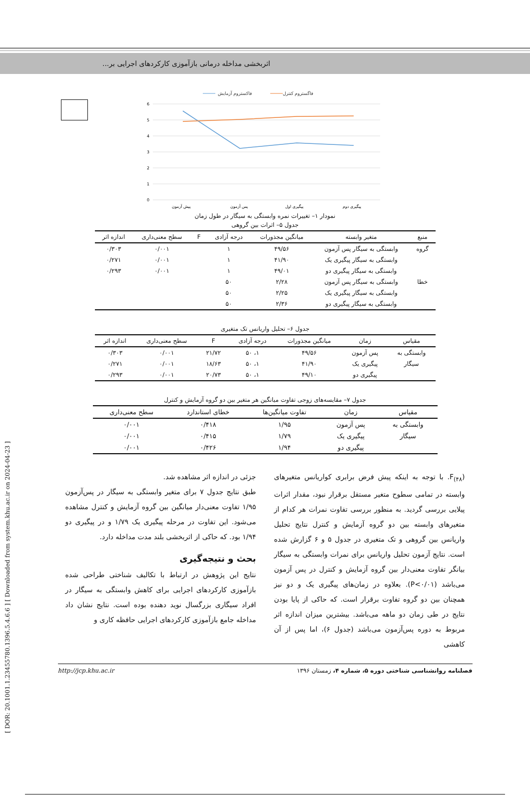اثربخشی مداخله درمانی بازآموزی کارکردهای اجرایی بر...
[ DOR: 20.1001.1.23455780.1396.5.4.6.6 ] [ Downloaded from system.khu.ac.ir on 2024-04-23 ]
فاکستروم آزمایش
فاگستروم کنترل
6
5
4
3
2
1
0
پیش آزمون
پس آزمون
پیگیری اول
پیگیری دوم
نمودار ۱– تغییرات نمره وابستگی به سیگار در طول زمان
جدول ۵– اثرات بین گروهی
| منبع | متغیر وابسته | میانگین مجذورات | درجه آزادی | F | سطح معنی‌داری | اندازه اثر |
| --- | --- | --- | --- | --- | --- | --- |
| گروه | وابستگی به سیگار پس آزمون | ۴۹/۵۶ | ۱ | | ۰/۰۰۱ | ۰/۳۰۳ |
| | وابستگی به سیگار پیگیری یک | ۴۱/۹۰ | ۱ | | ۰/۰۰۱ | ۰/۲۷۱ |
| | وابستگی به سیگار پیگیری دو | ۴۹/۰۱ | ۱ | | ۰/۰۰۱ | ۰/۲۹۳ |
| خطا | وابستگی به سیگار پس آزمون | ۲/۲۸ | ۵۰ | | | |
| | وابستگی به سیگار پیگیری یک | ۲/۲۵ | ۵۰ | | | |
| | وابستگی به سیگار پیگیری دو | ۲/۳۶ | ۵۰ | | | |
جدول ۶– تحلیل واریانس تک متغیری
| مقیاس | زمان | میانگین مجذورات | درجه آزادی | F | سطح معنی‌داری | اندازه اثر |
| --- | --- | --- | --- | --- | --- | --- |
| وابستگی به | پس آزمون | ۴۹/۵۶ | ۱، ۵۰ | ۲۱/۷۲ | ۰/۰۰۱ | ۰/۳۰۳ |
| سیگار | پیگیری یک | ۴۱/۹۰ | ۱، ۵۰ | ۱۸/۶۳ | ۰/۰۰۱ | ۰/۲۷۱ |
| | پیگیری دو | ۴۹/۱۰ | ۱، ۵۰ | ۲۰/۷۳ | ۰/۰۰۱ | ۰/۲۹۳ |
جدول ۷– مقایسه‌های زوجی تفاوت میانگین هر متغیر بین دو گروه آزمایش و کنترل
| مقیاس | زمان | تفاوت میانگین‌ها | خطای استاندارد | سطح معنی‌داری |
| --- | --- | --- | --- | --- |
| وابستگی به | پس آزمون | ۱/۹۵ | ۰/۴۱۸ | ۰/۰۰۱ |
| سیگار | پیگیری یک | ۱/۷۹ | ۰/۴۱۵ | ۰/۰۰۱ |
| | پیگیری دو | ۱/۹۴ | ۰/۴۲۶ | ۰/۰۰۱ |
F<sub>(۴۸</sub>). با توجه به اینکه پیش فرض برابری کواریانس متغیرهای وابسته در تمامی سطوح متغیر مستقل برقرار نبود، مقدار اثرات پیلایی بررسی گردید. به منظور بررسی تفاوت نمرات هر کدام از متغیرهای وابسته بین دو گروه آزمایش و کنترل نتایج تحلیل واریانس بین گروهی و تک متغیری در جدول ۵ و ۶ گزارش شده است. نتایج آزمون تحلیل واریانس برای نمرات وابستگی به سیگار بیانگر تفاوت معنی‌دار بین گروه آزمایش و کنترل در پس آزمون می‌باشد (P<۰/۰۱). بعلاوه در زمان‌های پیگیری یک و دو نیز همچنان بین دو گروه تفاوت برقرار است. که حاکی از پایا بودن نتایج در طی زمان دو ماهه می‌باشد. بیشترین میزان اندازه اثر مربوط به دوره پس‌آزمون می‌باشد (جدول ۶)، اما پس از آن کاهشی
جزئی در اندازه اثر مشاهده شد.
طبق نتایج جدول ۷ برای متغیر وابستگی به سیگار در پس‌آزمون ۱/۹۵ تفاوت معنی‌دار میانگین بین گروه آزمایش و کنترل مشاهده می‌شود. این تفاوت در مرحله پیگیری یک ۱/۷۹ و در پیگیری دو ۱/۹۴ بود. که حاکی از اثربخشی بلند مدت مداخله دارد.
بحث و نتیجه‌گیری
نتایج این پژوهش در ارتباط با تکالیف شناختی طراحی شده بازآموزی کارکردهای اجرایی برای کاهش وابستگی به سیگار در افراد سیگاری بزرگسال نوید دهنده بوده است. نتایج نشان داد مداخله جامع بازآموزی کارکردهای اجرایی حافظه کاری و
http://jcp.khu.ac.ir فصلنامه روانشناسی شناختی دوره ۵، شماره ۴، زمستان ۱۳۹۶